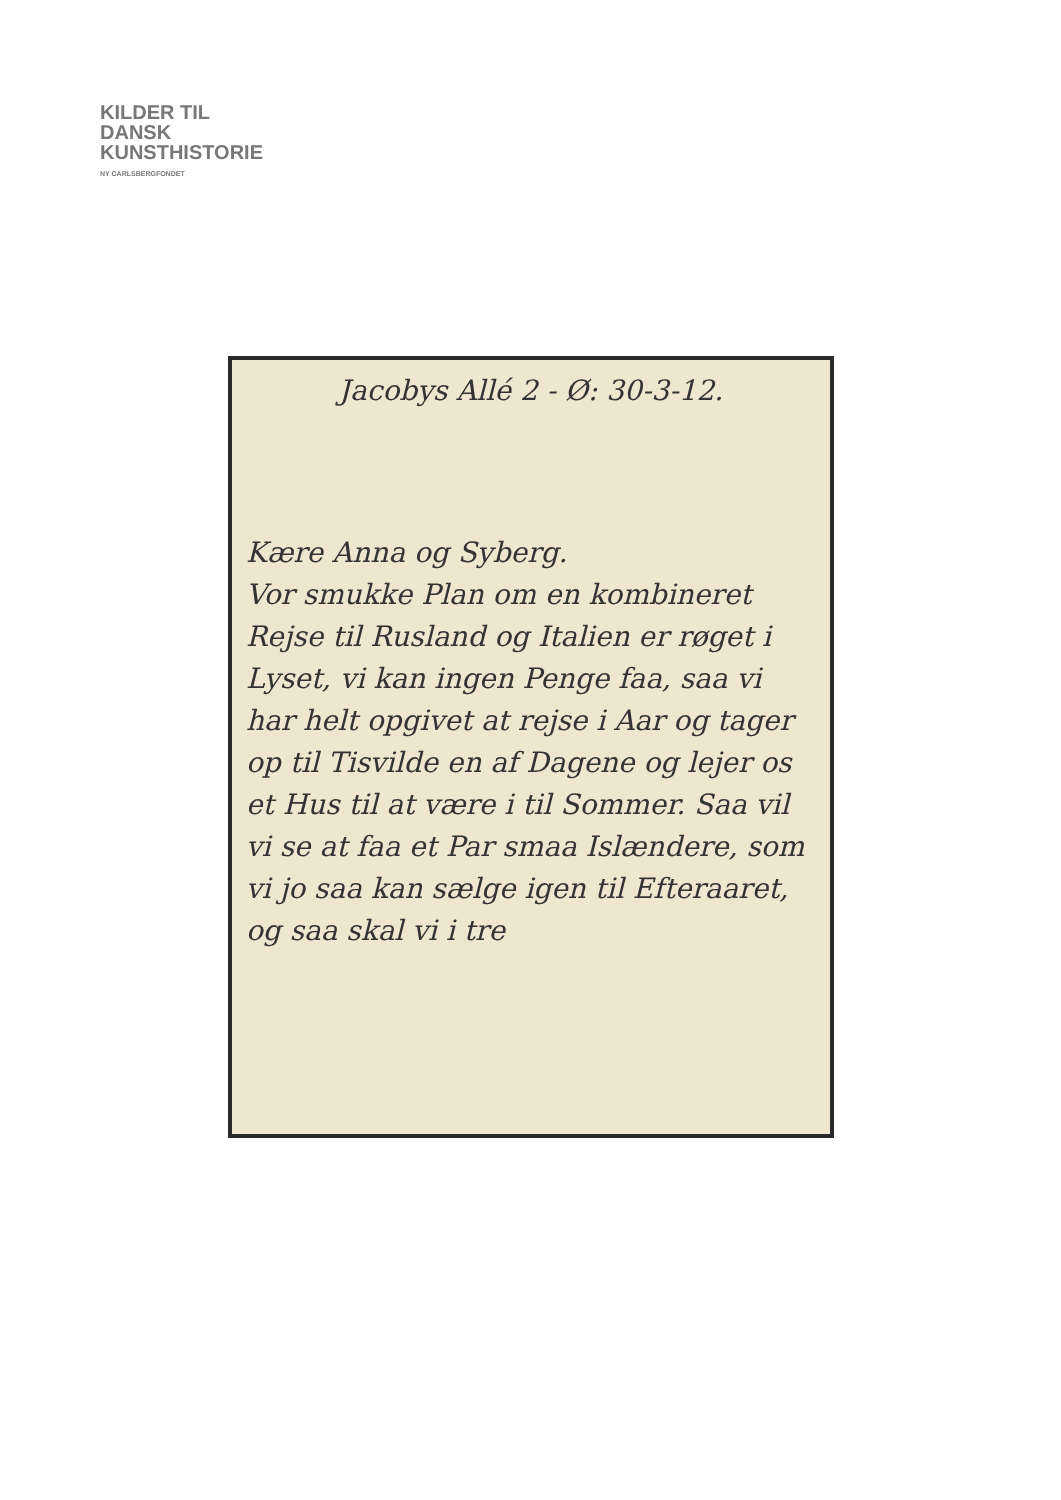KILDER TIL
DANSK
KUNSTHISTORIE
NY CARLSBERGFONDET
Jacobys Allé 2 - Ø: 30-3-12.
Kære Anna og Syberg.
Vor smukke Plan om en kombineret Rejse til Rusland og Italien er røget i Lyset, vi kan ingen Penge faa, saa vi har helt opgivet at rejse i Aar og tager op til Tisvilde en af Dagene og lejer os et Hus til at være i til Sommer. Saa vil vi se at faa et Par smaa Islændere, som vi jo saa kan sælge igen til Efteraaret, og saa skal vi i tre